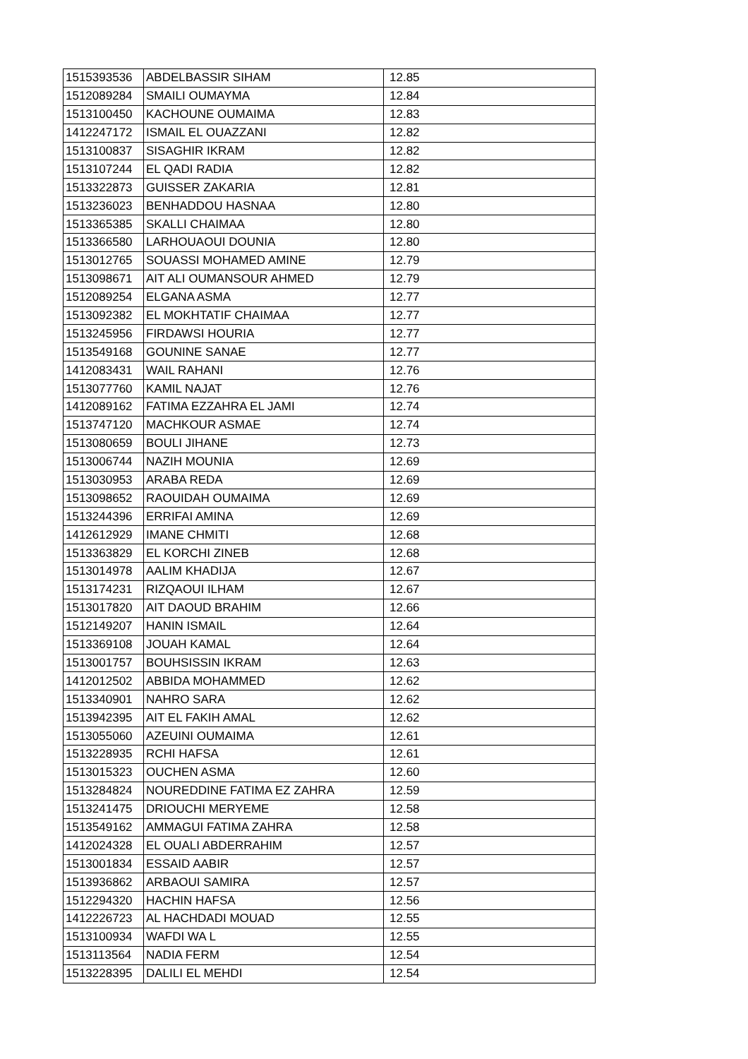| 1515393536 | ABDELBASSIR SIHAM | 12.85 |
| 1512089284 | SMAILI OUMAYMA | 12.84 |
| 1513100450 | KACHOUNE OUMAIMA | 12.83 |
| 1412247172 | ISMAIL EL OUAZZANI | 12.82 |
| 1513100837 | SISAGHIR IKRAM | 12.82 |
| 1513107244 | EL QADI RADIA | 12.82 |
| 1513322873 | GUISSER ZAKARIA | 12.81 |
| 1513236023 | BENHADDOU HASNAA | 12.80 |
| 1513365385 | SKALLI CHAIMAA | 12.80 |
| 1513366580 | LARHOUAOUI DOUNIA | 12.80 |
| 1513012765 | SOUASSI MOHAMED AMINE | 12.79 |
| 1513098671 | AIT ALI OUMANSOUR AHMED | 12.79 |
| 1512089254 | ELGANA ASMA | 12.77 |
| 1513092382 | EL MOKHTATIF CHAIMAA | 12.77 |
| 1513245956 | FIRDAWSI HOURIA | 12.77 |
| 1513549168 | GOUNINE SANAE | 12.77 |
| 1412083431 | WAIL RAHANI | 12.76 |
| 1513077760 | KAMIL NAJAT | 12.76 |
| 1412089162 | FATIMA EZZAHRA EL JAMI | 12.74 |
| 1513747120 | MACHKOUR ASMAE | 12.74 |
| 1513080659 | BOULI JIHANE | 12.73 |
| 1513006744 | NAZIH MOUNIA | 12.69 |
| 1513030953 | ARABA REDA | 12.69 |
| 1513098652 | RAOUIDAH OUMAIMA | 12.69 |
| 1513244396 | ERRIFAI AMINA | 12.69 |
| 1412612929 | IMANE CHMITI | 12.68 |
| 1513363829 | EL KORCHI ZINEB | 12.68 |
| 1513014978 | AALIM KHADIJA | 12.67 |
| 1513174231 | RIZQAOUI ILHAM | 12.67 |
| 1513017820 | AIT DAOUD BRAHIM | 12.66 |
| 1512149207 | HANIN ISMAIL | 12.64 |
| 1513369108 | JOUAH KAMAL | 12.64 |
| 1513001757 | BOUHSISSIN IKRAM | 12.63 |
| 1412012502 | ABBIDA MOHAMMED | 12.62 |
| 1513340901 | NAHRO SARA | 12.62 |
| 1513942395 | AIT EL FAKIH AMAL | 12.62 |
| 1513055060 | AZEUINI OUMAIMA | 12.61 |
| 1513228935 | RCHI HAFSA | 12.61 |
| 1513015323 | OUCHEN ASMA | 12.60 |
| 1513284824 | NOUREDDINE FATIMA EZ ZAHRA | 12.59 |
| 1513241475 | DRIOUCHI MERYEME | 12.58 |
| 1513549162 | AMMAGUI FATIMA ZAHRA | 12.58 |
| 1412024328 | EL OUALI ABDERRAHIM | 12.57 |
| 1513001834 | ESSAID AABIR | 12.57 |
| 1513936862 | ARBAOUI SAMIRA | 12.57 |
| 1512294320 | HACHIN HAFSA | 12.56 |
| 1412226723 | AL HACHDADI MOUAD | 12.55 |
| 1513100934 | WAFDI WA L | 12.55 |
| 1513113564 | NADIA FERM | 12.54 |
| 1513228395 | DALILI EL MEHDI | 12.54 |